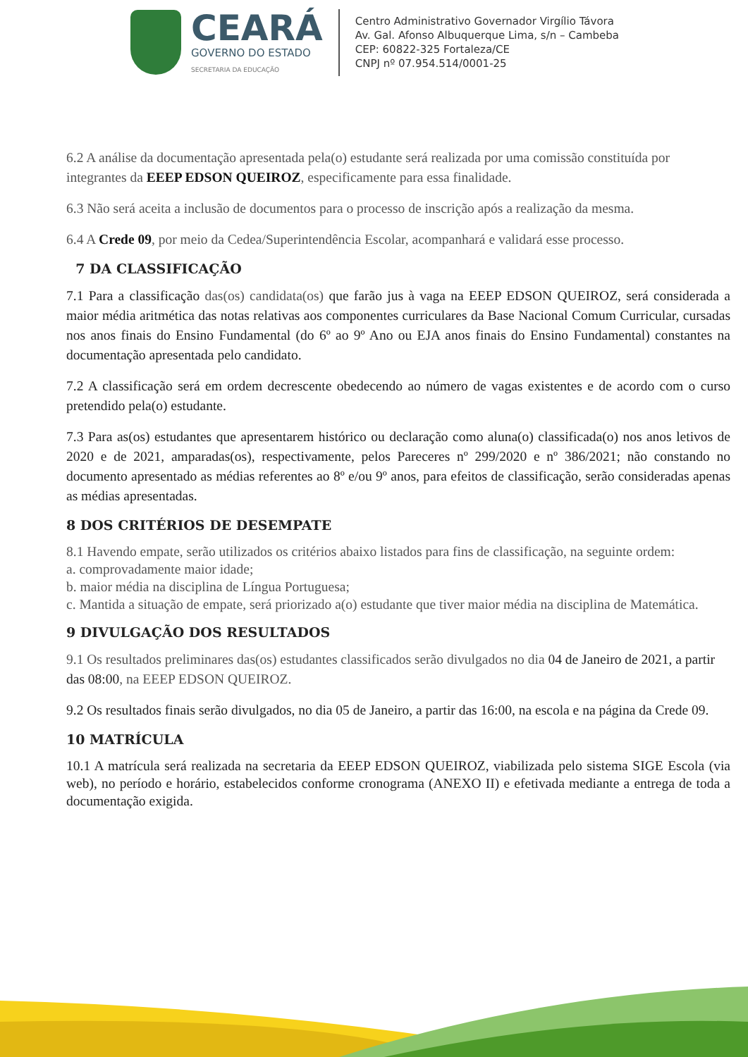CEARÁ
GOVERNO DO ESTADO
SECRETARIA DA EDUCAÇÃO
Centro Administrativo Governador Virgílio Távora
Av. Gal. Afonso Albuquerque Lima, s/n – Cambeba
CEP: 60822-325 Fortaleza/CE
CNPJ nº 07.954.514/0001-25
6.2 A análise da documentação apresentada pela(o) estudante será realizada por uma comissão constituída por integrantes da EEEP EDSON QUEIROZ, especificamente para essa finalidade.
6.3 Não será aceita a inclusão de documentos para o processo de inscrição após a realização da mesma.
6.4 A Crede 09, por meio da Cedea/Superintendência Escolar, acompanhará e validará esse processo.
7 DA CLASSIFICAÇÃO
7.1 Para a classificação das(os) candidata(os) que farão jus à vaga na EEEP EDSON QUEIROZ, será considerada a maior média aritmética das notas relativas aos componentes curriculares da Base Nacional Comum Curricular, cursadas nos anos finais do Ensino Fundamental (do 6º ao 9º Ano ou EJA anos finais do Ensino Fundamental) constantes na documentação apresentada pelo candidato.
7.2 A classificação será em ordem decrescente obedecendo ao número de vagas existentes e de acordo com o curso pretendido pela(o) estudante.
7.3 Para as(os) estudantes que apresentarem histórico ou declaração como aluna(o) classificada(o) nos anos letivos de 2020 e de 2021, amparadas(os), respectivamente, pelos Pareceres nº 299/2020 e nº 386/2021; não constando no documento apresentado as médias referentes ao 8º e/ou 9º anos, para efeitos de classificação, serão consideradas apenas as médias apresentadas.
8 DOS CRITÉRIOS DE DESEMPATE
8.1 Havendo empate, serão utilizados os critérios abaixo listados para fins de classificação, na seguinte ordem:
a. comprovadamente maior idade;
b. maior média na disciplina de Língua Portuguesa;
c. Mantida a situação de empate, será priorizado a(o) estudante que tiver maior média na disciplina de Matemática.
9 DIVULGAÇÃO DOS RESULTADOS
9.1 Os resultados preliminares das(os) estudantes classificados serão divulgados no dia 04 de Janeiro de 2021, a partir das 08:00, na EEEP EDSON QUEIROZ.
9.2 Os resultados finais serão divulgados, no dia 05 de Janeiro, a partir das 16:00, na escola e na página da Crede 09.
10 MATRÍCULA
10.1 A matrícula será realizada na secretaria da EEEP EDSON QUEIROZ, viabilizada pelo sistema SIGE Escola (via web), no período e horário, estabelecidos conforme cronograma (ANEXO II) e efetivada mediante a entrega de toda a documentação exigida.